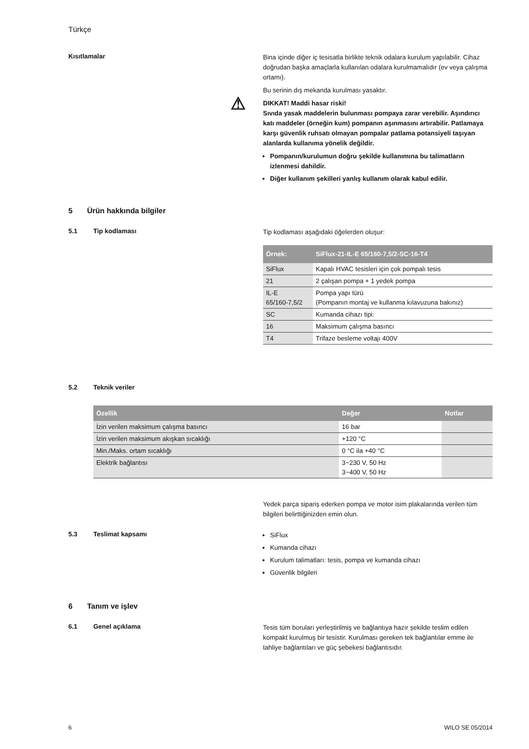Türkçe
Kısıtlamalar
Bina içinde diğer iç tesisatla birlikte teknik odalara kurulum yapılabilir. Cihaz doğrudan başka amaçlarla kullanılan odalara kurulmamalıdır (ev veya çalışma ortamı).
Bu serinin dış mekanda kurulması yasaktır.
⚠ DIKKAT! Maddi hasar riski!
Sıvıda yasak maddelerin bulunması pompaya zarar verebilir. Aşındırıcı katı maddeler (örneğin kum) pompanın aşınmasını artırabilir. Patlamaya karşı güvenlik ruhsatı olmayan pompalar patlama potansiyeli taşıyan alanlarda kullanıma yönelik değildir.
Pompanın/kurulumun doğru şekilde kullanımına bu talimatların izlenmesi dahildir.
Diğer kullanım şekilleri yanlış kullanım olarak kabul edilir.
5 Ürün hakkında bilgiler
5.1 Tip kodlaması
Tip kodlaması aşağıdaki öğelerden oluşur:
| Örnek: | SiFlux-21-IL-E 65/160-7,5/2-SC-16-T4 |
| --- | --- |
| SiFlux | Kapalı HVAC tesisleri için çok pompalı tesis |
| 21 | 2 çalışan pompa + 1 yedek pompa |
| IL-E 65/160-7,5/2 | Pompa yapı türü (Pompanın montaj ve kullanma kılavuzuna bakınız) |
| SC | Kumanda cihazı tipi: |
| 16 | Maksimum çalışma basıncı |
| T4 | Trifaze besleme voltajı 400V |
5.2 Teknik veriler
| Özellik | Değer | Notlar |
| --- | --- | --- |
| İzin verilen maksimum çalışma basıncı | 16 bar | |
| İzin verilen maksimum akışkan sıcaklığı | +120 °C | |
| Min./Maks. ortam sıcaklığı | 0 °C ila +40 °C | |
| Elektrik bağlantısı | 3~230 V, 50 Hz 3~400 V, 50 Hz | |
Yedek parça sipariş ederken pompa ve motor isim plakalarında verilen tüm bilgileri belirttiğinizden emin olun.
5.3 Teslimat kapsamı
SiFlux
Kumanda cihazı
Kurulum talimatları: tesis, pompa ve kumanda cihazı
Güvenlik bilgileri
6 Tanım ve işlev
6.1 Genel açıklama
Tesis tüm boruları yerleştirilmiş ve bağlantıya hazır şekilde teslim edilen kompakt kurulmuş bir tesistir. Kurulması gereken tek bağlantılar emme ile tahliye bağlantıları ve güç şebekesi bağlantısıdır.
6 WILO SE 05/2014